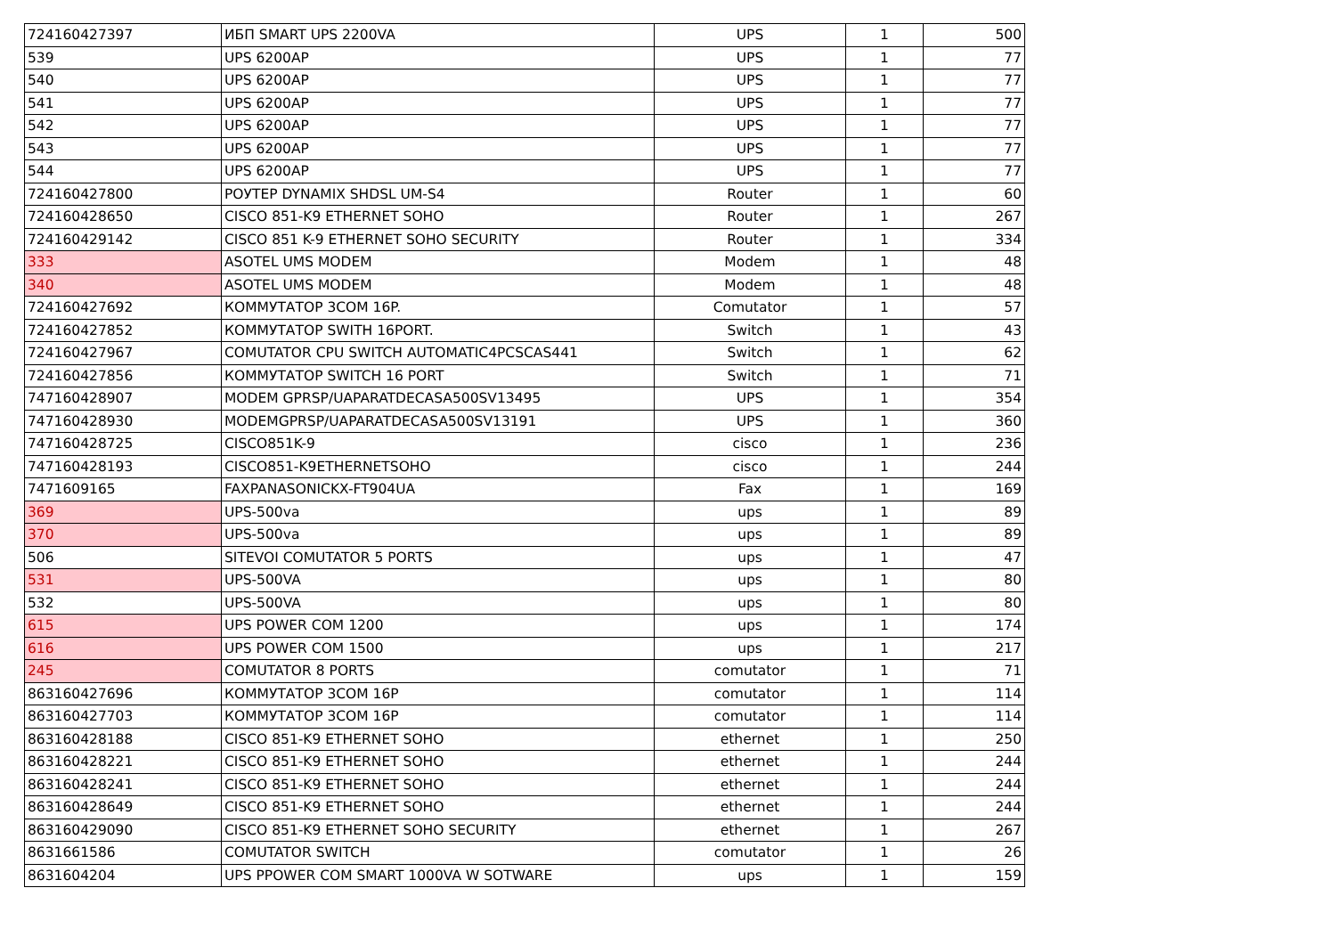| 724160427397 | ИБП SMART UPS 2200VA | UPS | 1 | 500 |
| 539 | UPS 6200AP | UPS | 1 | 77 |
| 540 | UPS 6200AP | UPS | 1 | 77 |
| 541 | UPS 6200AP | UPS | 1 | 77 |
| 542 | UPS 6200AP | UPS | 1 | 77 |
| 543 | UPS 6200AP | UPS | 1 | 77 |
| 544 | UPS 6200AP | UPS | 1 | 77 |
| 724160427800 | РОУТЕР DYNAMIX SHDSL UM-S4 | Router | 1 | 60 |
| 724160428650 | CISCO 851-K9 ETHERNET SOHO | Router | 1 | 267 |
| 724160429142 | CISCO 851 K-9 ETHERNET SOHO SECURITY | Router | 1 | 334 |
| 333 | ASOTEL UMS MODEM | Modem | 1 | 48 |
| 340 | ASOTEL UMS MODEM | Modem | 1 | 48 |
| 724160427692 | КОММУТАТОР 3COM 16P. | Comutator | 1 | 57 |
| 724160427852 | КОММУТАТОР SWITH 16PORT. | Switch | 1 | 43 |
| 724160427967 | COMUTATOR CPU SWITCH AUTOMATIC4PCSCAS441 | Switch | 1 | 62 |
| 724160427856 | КОММУТАТОР SWITCH 16 PORT | Switch | 1 | 71 |
| 747160428907 | MODEM GPRSP/UAPARATDECASA500SV13495 | UPS | 1 | 354 |
| 747160428930 | MODEMGPRSP/UAPARATDECASA500SV13191 | UPS | 1 | 360 |
| 747160428725 | CISCO851K-9 | cisco | 1 | 236 |
| 747160428193 | CISCO851-K9ETHERNETSOHO | cisco | 1 | 244 |
| 7471609165 | FAXPANASONICKX-FT904UA | Fax | 1 | 169 |
| 369 | UPS-500va | ups | 1 | 89 |
| 370 | UPS-500va | ups | 1 | 89 |
| 506 | SITEVOI COMUTATOR 5 PORTS | ups | 1 | 47 |
| 531 | UPS-500VA | ups | 1 | 80 |
| 532 | UPS-500VA | ups | 1 | 80 |
| 615 | UPS POWER COM 1200 | ups | 1 | 174 |
| 616 | UPS POWER COM 1500 | ups | 1 | 217 |
| 245 | COMUTATOR 8 PORTS | comutator | 1 | 71 |
| 863160427696 | КОММУТАТОР 3COM 16P | comutator | 1 | 114 |
| 863160427703 | КОММУТАТОР 3COM 16P | comutator | 1 | 114 |
| 863160428188 | CISCO 851-K9 ETHERNET SOHO | ethernet | 1 | 250 |
| 863160428221 | CISCO 851-K9 ETHERNET SOHO | ethernet | 1 | 244 |
| 863160428241 | CISCO 851-K9 ETHERNET SOHO | ethernet | 1 | 244 |
| 863160428649 | CISCO 851-K9 ETHERNET SOHO | ethernet | 1 | 244 |
| 863160429090 | CISCO 851-K9 ETHERNET SOHO SECURITY | ethernet | 1 | 267 |
| 8631661586 | COMUTATOR SWITCH | comutator | 1 | 26 |
| 8631604204 | UPS PPOWER COM SMART 1000VA W SOTWARE | ups | 1 | 159 |